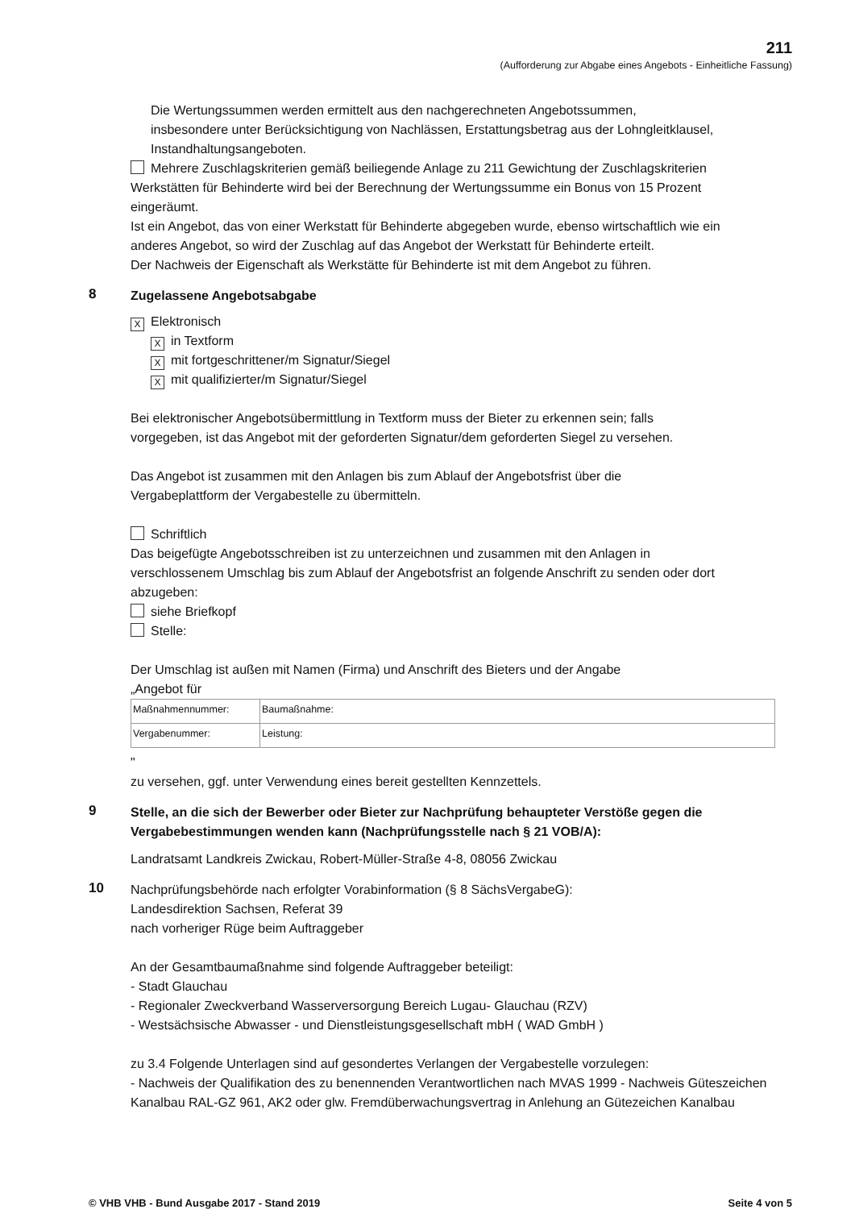211
(Aufforderung zur Abgabe eines Angebots - Einheitliche Fassung)
Die Wertungssummen werden ermittelt aus den nachgerechneten Angebotssummen,
insbesondere unter Berücksichtigung von Nachlässen, Erstattungsbetrag aus der Lohngleitklausel,
Instandhaltungsangeboten.
Mehrere Zuschlagskriterien gemäß beiliegende Anlage zu 211 Gewichtung der Zuschlagskriterien
Werkstätten für Behinderte wird bei der Berechnung der Wertungssumme ein Bonus von 15 Prozent
eingeräumt.
Ist ein Angebot, das von einer Werkstatt für Behinderte abgegeben wurde, ebenso wirtschaftlich wie ein
anderes Angebot, so wird der Zuschlag auf das Angebot der Werkstatt für Behinderte erteilt.
Der Nachweis der Eigenschaft als Werkstätte für Behinderte ist mit dem Angebot zu führen.
8
Zugelassene Angebotsabgabe
X Elektronisch
Xin Textform
Xmit fortgeschrittener/m Signatur/Siegel
Xmit qualifizierter/m Signatur/Siegel
Bei elektronischer Angebotsübermittlung in Textform muss der Bieter zu erkennen sein; falls
vorgegeben, ist das Angebot mit der geforderten Signatur/dem geforderten Siegel zu versehen.
Das Angebot ist zusammen mit den Anlagen bis zum Ablauf der Angebotsfrist über die
Vergabeplattform der Vergabestelle zu übermitteln.
Schriftlich
Das beigefügte Angebotsschreiben ist zu unterzeichnen und zusammen mit den Anlagen in
verschlossenem Umschlag bis zum Ablauf der Angebotsfrist an folgende Anschrift zu senden oder dort
abzugeben:
siehe Briefkopf
Stelle:
Der Umschlag ist außen mit Namen (Firma) und Anschrift des Bieters und der Angabe
„Angebot für
| Maßnahmennummer: | Baumaßnahme: |
| Vergabenummer: | Leistung: |
"
zu versehen, ggf. unter Verwendung eines bereit gestellten Kennzettels.
9
Stelle, an die sich der Bewerber oder Bieter zur Nachprüfung behaupteter Verstöße gegen die Vergabebestimmungen wenden kann (Nachprüfungsstelle nach § 21 VOB/A):
Landratsamt Landkreis Zwickau, Robert-Müller-Straße 4-8, 08056 Zwickau
10
Nachprüfungsbehörde nach erfolgter Vorabinformation (§ 8 SächsVergabeG):
Landesdirektion Sachsen, Referat 39
nach vorheriger Rüge beim Auftraggeber
An der Gesamtbaumaßnahme sind folgende Auftraggeber beteiligt:
- Stadt Glauchau
- Regionaler Zweckverband Wasserversorgung Bereich Lugau- Glauchau (RZV)
- Westsächsische Abwasser - und Dienstleistungsgesellschaft mbH ( WAD GmbH )
zu 3.4 Folgende Unterlagen sind auf gesondertes Verlangen der Vergabestelle vorzulegen:
- Nachweis der Qualifikation des zu benennenden Verantwortlichen nach MVAS 1999 - Nachweis Güteszeichen Kanalbau RAL-GZ 961, AK2 oder glw. Fremdüberwachungsvertrag in Anlehung an Gütezeichen Kanalbau
© VHB VHB - Bund Ausgabe 2017 - Stand 2019 Seite 4 von 5